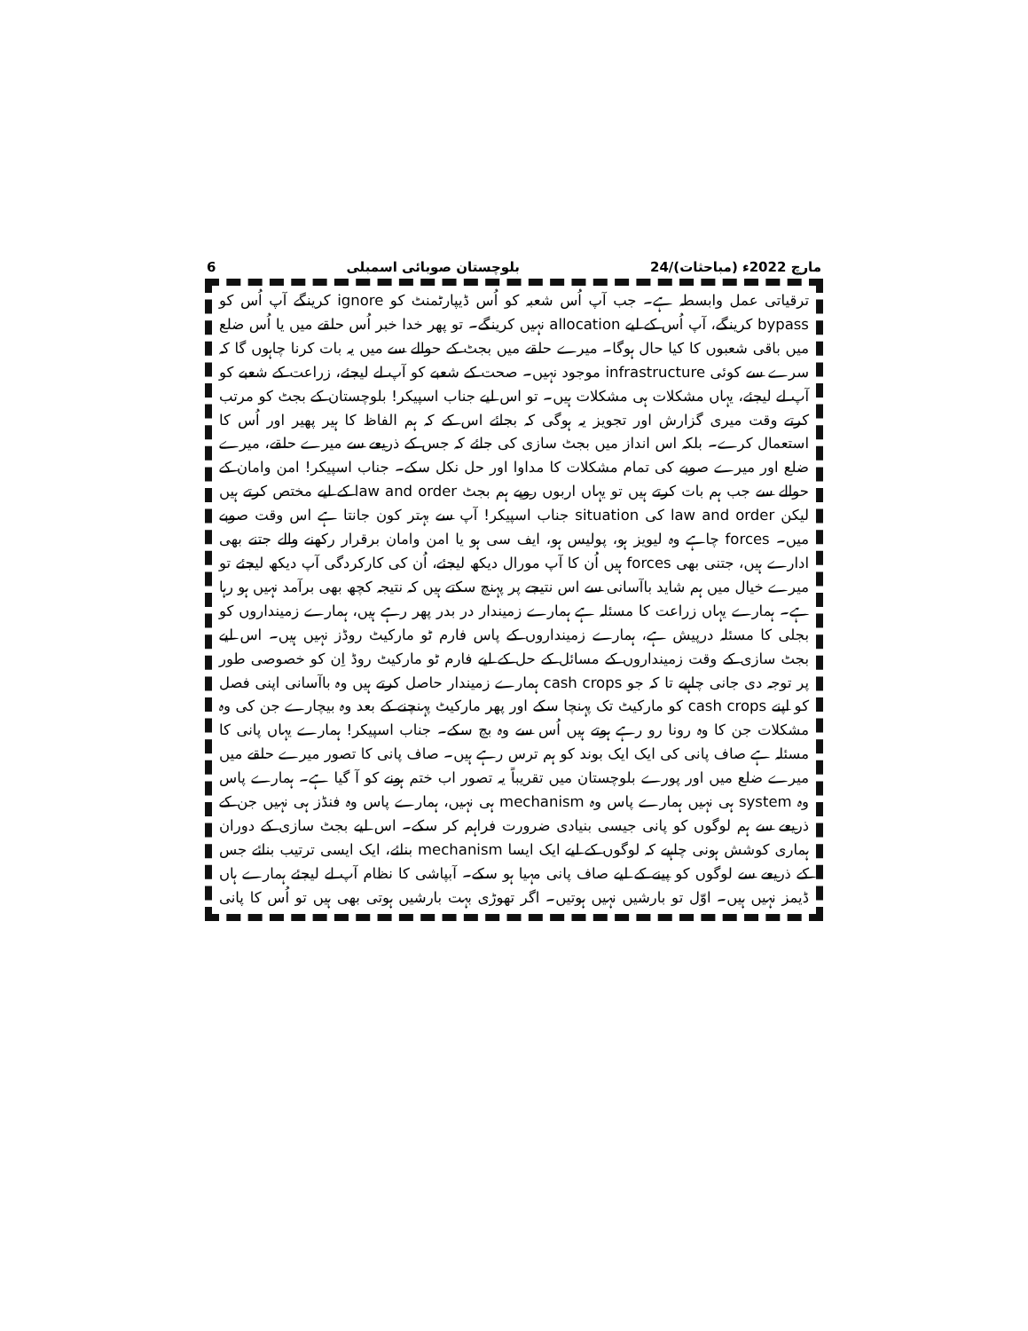6 بلوچستان صوبائی اسمبلی 24/مارچ 2022ء (مباحثات)
ترقیاتی عمل وابسطہ ہے۔ جب آپ اُس شعبہ کو اُس ڈیپارٹمنٹ کو ignore کرینگے آپ اُس کو bypass کرینگے، آپ اُس کے لیے allocation نہیں کرینگے۔ تو پھر خدا خبر اُس حلقے میں یا اُس ضلع میں باقی شعبوں کا کیا حال ہوگا۔ میرے حلقے میں بجٹ کے حوالے سے میں یہ بات کرنا چاہوں گا کہ سرے سے کوئی infrastructure موجود نہیں۔ صحت کے شعبے کو آپ لے لیجئے، زراعت کے شعبے کو آپ لے لیجئے، یہاں مشکلات ہی مشکلات ہیں۔ تو اس لیے جناب اسپیکر! بلوچستان کے بجٹ کو مرتب کرتے وقت میری گزارش اور تجویز یہ ہوگی کہ بجائے اس کے کہ ہم الفاظ کا ہیر پھیر اور اُس کا استعمال کرے۔ بلکہ اس انداز میں بجٹ سازی کی جائے کہ جس کے ذریعے سے میرے حلقے، میرے ضلع اور میرے صوبے کی تمام مشکلات کا مداوا اور حل نکل سکے۔ جناب اسپیکر! امن وامان کے حوالے سے جب ہم بات کرتے ہیں تو یہاں اربوں روپے ہم بجٹ law and order کے لیے مختص کرتے ہیں لیکن law and order کی situation جناب اسپیکر! آپ سے بہتر کون جانتا ہے اس وقت صوبے میں۔ forces چاہے وہ لیویز ہو، پولیس ہو، ایف سی ہو یا امن وامان برقرار رکھنے والے جتنے بھی ادارے ہیں، جتنی بھی forces ہیں اُن کا آپ مورال دیکھ لیجئے، اُن کی کارکردگی آپ دیکھ لیجئے تو میرے خیال میں ہم شاید باآسانی سے اس نتیجے پر پہنچ سکتے ہیں کہ نتیجہ کچھ بھی برآمد نہیں ہو رہا ہے۔ ہمارے یہاں زراعت کا مسئلہ ہے ہمارے زمیندار در بدر پھر رہے ہیں، ہمارے زمینداروں کو بجلی کا مسئلہ درپیش ہے، ہمارے زمینداروں کے پاس فارم ٹو مارکیٹ روڈز نہیں ہیں۔ اس لیے بجٹ سازی کے وقت زمینداروں کے مسائل کے حل کے لیے فارم ٹو مارکیٹ روڈ اِن کو خصوصی طور پر توجہ دی جانی چاہیے تا کہ جو cash crops ہمارے زمیندار حاصل کرتے ہیں وہ باآسانی اپنی فصل کو اپنے cash crops کو مارکیٹ تک پہنچا سکے اور پھر مارکیٹ پہنچنے کے بعد وہ بیچارے جن کی وہ مشکلات جن کا وہ رونا رو رہے ہوتے ہیں اُس سے وہ بچ سکے۔ جناب اسپیکر! ہمارے یہاں پانی کا مسئلہ ہے صاف پانی کی ایک ایک بوند کو ہم ترس رہے ہیں۔ صاف پانی کا تصور میرے حلقے میں میرے ضلع میں اور پورے بلوچستان میں تقریباً یہ تصور اب ختم ہونے کو آ گیا ہے۔ ہمارے پاس وہ system ہی نہیں ہمارے پاس وہ mechanism ہی نہیں، ہمارے پاس وہ فنڈز ہی نہیں جن کے ذریعے سے ہم لوگوں کو پانی جیسی بنیادی ضرورت فراہم کر سکے۔ اس لیے بجٹ سازی کے دوران ہماری کوشش ہونی چاہیے کہ لوگوں کے لیے ایک ایسا mechanism بنائے، ایک ایسی ترتیب بنائے جس کے ذریعے سے لوگوں کو پینے کے لیے صاف پانی مہیا ہو سکے۔ آبپاشی کا نظام آپ لے لیجئے ہمارے ہاں ڈیمز نہیں ہیں۔ اوّل تو بارشیں نہیں ہوتیں۔ اگر تھوڑی بہت بارشیں ہوتی بھی ہیں تو اُس کا پانی